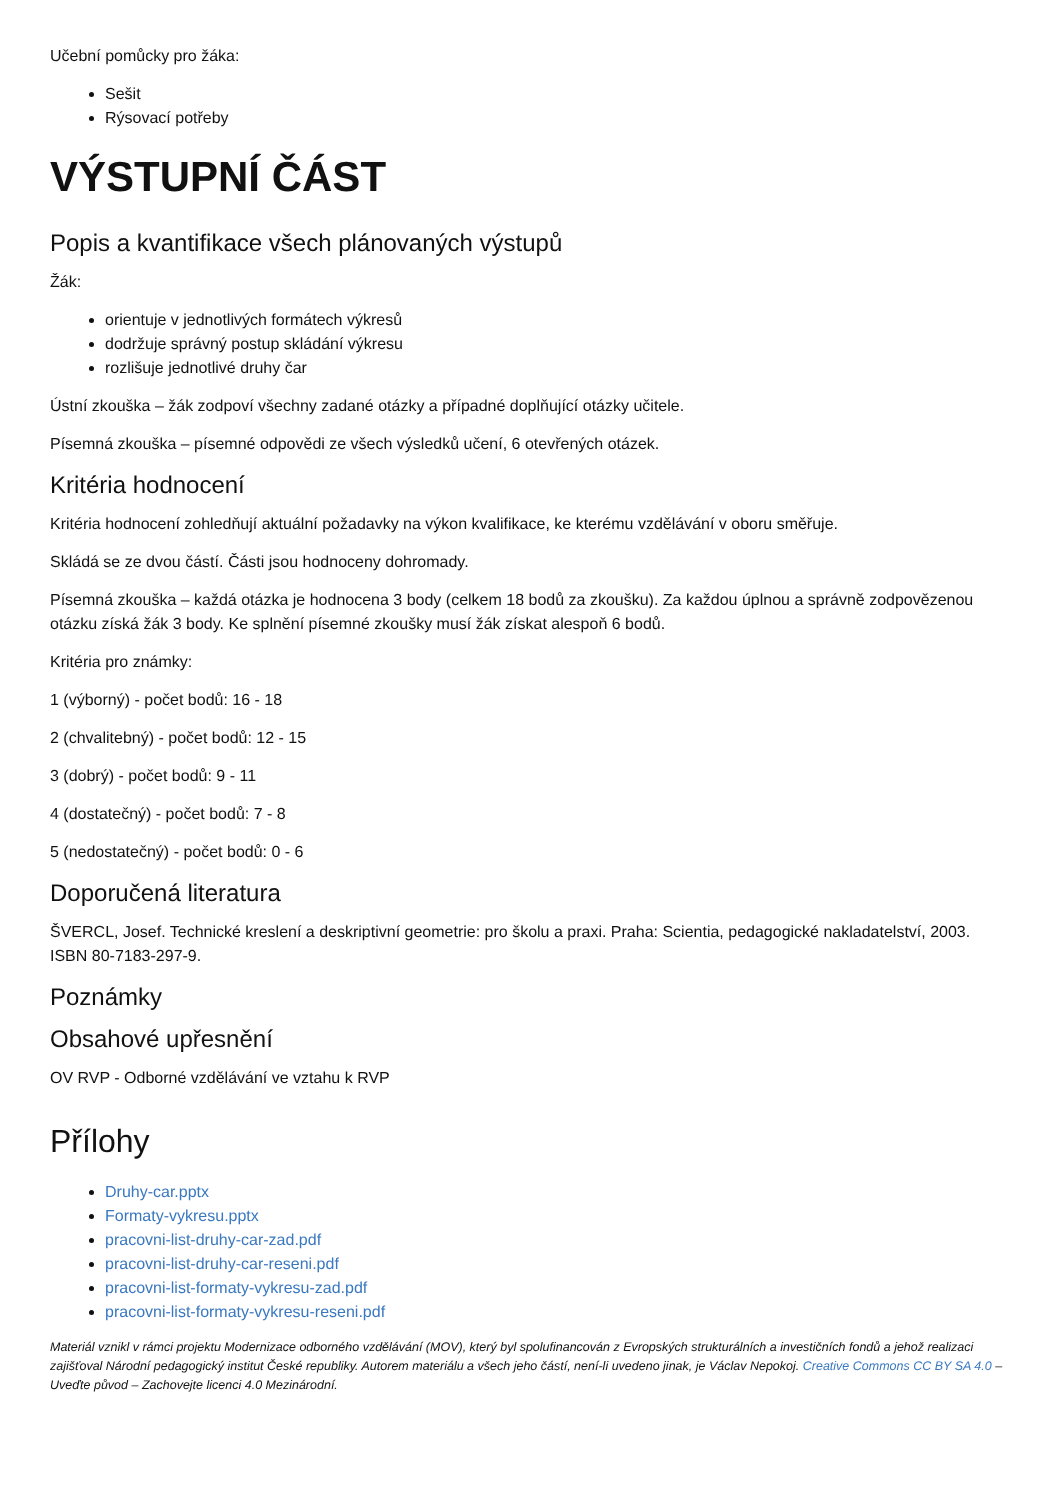Učební pomůcky pro žáka:
Sešit
Rýsovací potřeby
VÝSTUPNÍ ČÁST
Popis a kvantifikace všech plánovaných výstupů
Žák:
orientuje v jednotlivých formátech výkresů
dodržuje správný postup skládání výkresu
rozlišuje jednotlivé druhy čar
Ústní zkouška – žák zodpoví všechny zadané otázky a případné doplňující otázky učitele.
Písemná zkouška – písemné odpovědi ze všech výsledků učení, 6 otevřených otázek.
Kritéria hodnocení
Kritéria hodnocení zohledňují aktuální požadavky na výkon kvalifikace, ke kterému vzdělávání v oboru směřuje.
Skládá se ze dvou částí. Části jsou hodnoceny dohromady.
Písemná zkouška – každá otázka je hodnocena 3 body (celkem 18 bodů za zkoušku). Za každou úplnou a správně zodpovězenou otázku získá žák 3 body. Ke splnění písemné zkoušky musí žák získat alespoň 6 bodů.
Kritéria pro známky:
1 (výborný) - počet bodů: 16 - 18
2 (chvalitebný) - počet bodů: 12 - 15
3 (dobrý) - počet bodů: 9 - 11
4 (dostatečný) - počet bodů: 7 - 8
5 (nedostatečný) - počet bodů: 0 - 6
Doporučená literatura
ŠVERCL, Josef. Technické kreslení a deskriptivní geometrie: pro školu a praxi. Praha: Scientia, pedagogické nakladatelství, 2003. ISBN 80-7183-297-9.
Poznámky
Obsahové upřesnění
OV RVP - Odborné vzdělávání ve vztahu k RVP
Přílohy
Druhy-car.pptx
Formaty-vykresu.pptx
pracovni-list-druhy-car-zad.pdf
pracovni-list-druhy-car-reseni.pdf
pracovni-list-formaty-vykresu-zad.pdf
pracovni-list-formaty-vykresu-reseni.pdf
Materiál vznikl v rámci projektu Modernizace odborného vzdělávání (MOV), který byl spolufinancován z Evropských strukturálních a investičních fondů a jehož realizaci zajišťoval Národní pedagogický institut České republiky. Autorem materiálu a všech jeho částí, není-li uvedeno jinak, je Václav Nepokoj. Creative Commons CC BY SA 4.0 – Uveďte původ – Zachovejte licenci 4.0 Mezinárodní.